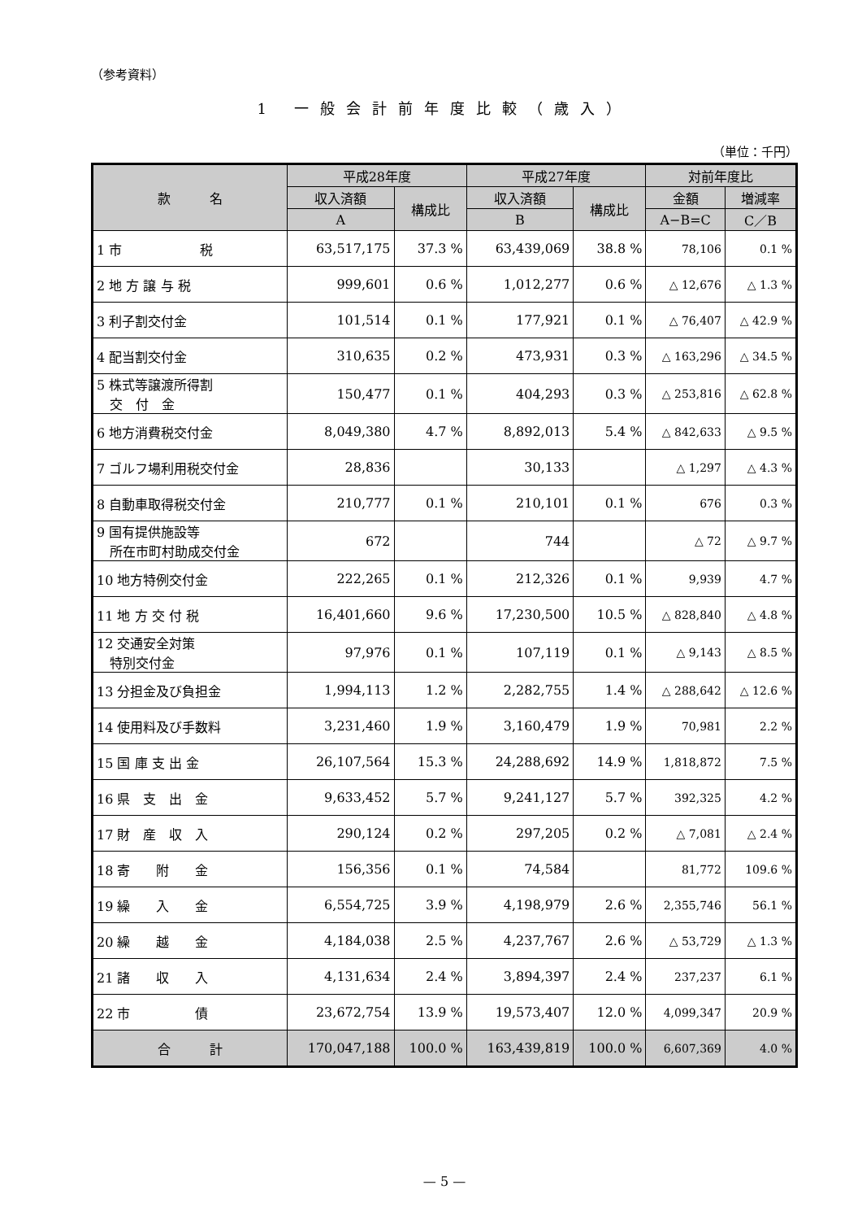（参考資料）
1 一般会計前年度比較（歳入）
（単位：千円）
| 款 名 | 平成28年度 | | 平成27年度 | | 対前年度比 | |
| --- | --- | --- | --- | --- | --- | --- |
| | 収入済額 | 構成比 | 収入済額 | 構成比 | 金額 | 増減率 |
| | A | | B | | A−B=C | C／B |
| 1 市 税 | 63,517,175 | 37.3 % | 63,439,069 | 38.8 % | 78,106 | 0.1 % |
| 2 地 方 譲 与 税 | 999,601 | 0.6 % | 1,012,277 | 0.6 % | △ 12,676 | △ 1.3 % |
| 3 利子割交付金 | 101,514 | 0.1 % | 177,921 | 0.1 % | △ 76,407 | △ 42.9 % |
| 4 配当割交付金 | 310,635 | 0.2 % | 473,931 | 0.3 % | △ 163,296 | △ 34.5 % |
| 5 株式等譲渡所得割 交 付 金 | 150,477 | 0.1 % | 404,293 | 0.3 % | △ 253,816 | △ 62.8 % |
| 6 地方消費税交付金 | 8,049,380 | 4.7 % | 8,892,013 | 5.4 % | △ 842,633 | △ 9.5 % |
| 7 ゴルフ場利用税交付金 | 28,836 | | 30,133 | | △ 1,297 | △ 4.3 % |
| 8 自動車取得税交付金 | 210,777 | 0.1 % | 210,101 | 0.1 % | 676 | 0.3 % |
| 9 国有提供施設等 所在市町村助成交付金 | 672 | | 744 | | △ 72 | △ 9.7 % |
| 10 地方特例交付金 | 222,265 | 0.1 % | 212,326 | 0.1 % | 9,939 | 4.7 % |
| 11 地 方 交 付 税 | 16,401,660 | 9.6 % | 17,230,500 | 10.5 % | △ 828,840 | △ 4.8 % |
| 12 交通安全対策 特別交付金 | 97,976 | 0.1 % | 107,119 | 0.1 % | △ 9,143 | △ 8.5 % |
| 13 分担金及び負担金 | 1,994,113 | 1.2 % | 2,282,755 | 1.4 % | △ 288,642 | △ 12.6 % |
| 14 使用料及び手数料 | 3,231,460 | 1.9 % | 3,160,479 | 1.9 % | 70,981 | 2.2 % |
| 15 国 庫 支 出 金 | 26,107,564 | 15.3 % | 24,288,692 | 14.9 % | 1,818,872 | 7.5 % |
| 16 県 支 出 金 | 9,633,452 | 5.7 % | 9,241,127 | 5.7 % | 392,325 | 4.2 % |
| 17 財 産 収 入 | 290,124 | 0.2 % | 297,205 | 0.2 % | △ 7,081 | △ 2.4 % |
| 18 寄 附 金 | 156,356 | 0.1 % | 74,584 | | 81,772 | 109.6 % |
| 19 繰 入 金 | 6,554,725 | 3.9 % | 4,198,979 | 2.6 % | 2,355,746 | 56.1 % |
| 20 繰 越 金 | 4,184,038 | 2.5 % | 4,237,767 | 2.6 % | △ 53,729 | △ 1.3 % |
| 21 諸 収 入 | 4,131,634 | 2.4 % | 3,894,397 | 2.4 % | 237,237 | 6.1 % |
| 22 市 債 | 23,672,754 | 13.9 % | 19,573,407 | 12.0 % | 4,099,347 | 20.9 % |
| 合 計 | 170,047,188 | 100.0 % | 163,439,819 | 100.0 % | 6,607,369 | 4.0 % |
— 5 —